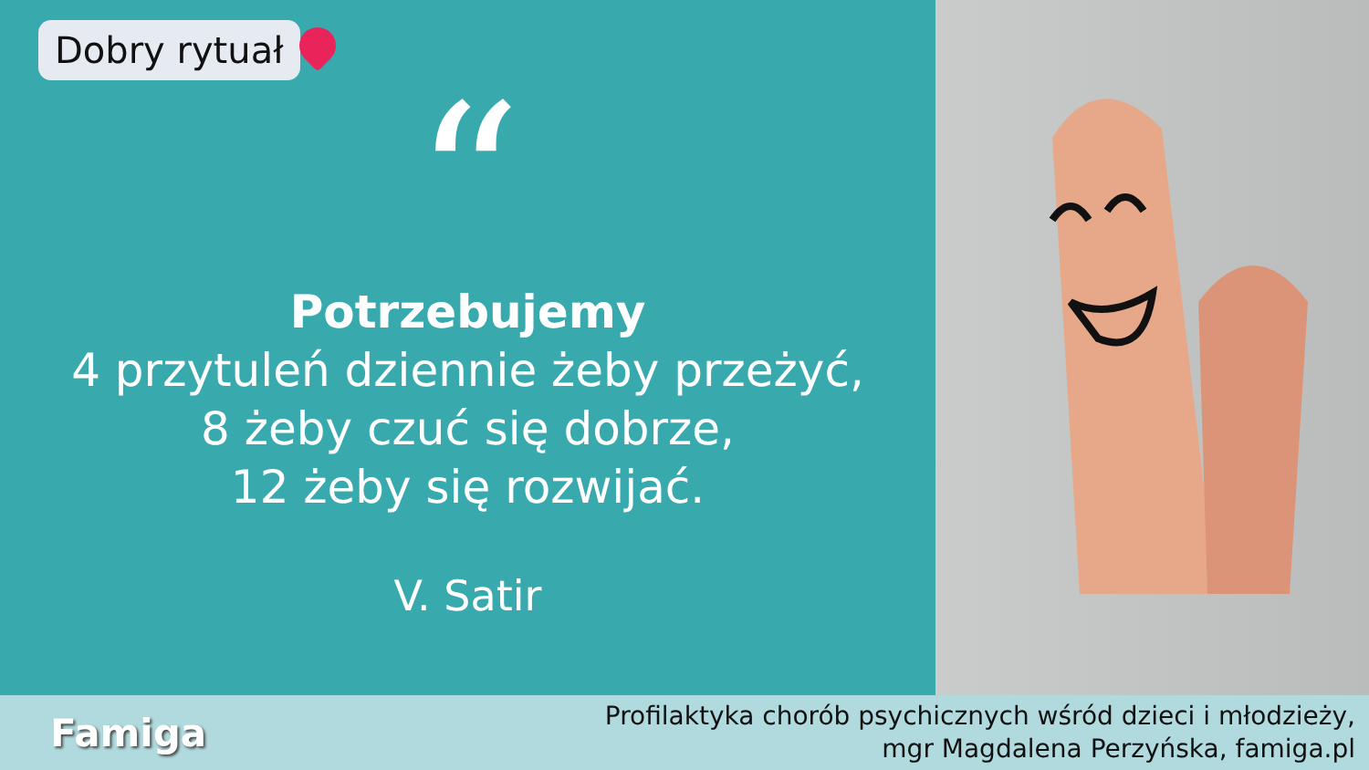Dobry rytuał
“
Potrzebujemy
4 przytuleń dziennie żeby przeżyć,
8 żeby czuć się dobrze,
12 żeby się rozwijać.
V. Satir
Famiga
Profilaktyka chorób psychicznych wśród dzieci i młodzieży,
mgr Magdalena Perzyńska, famiga.pl